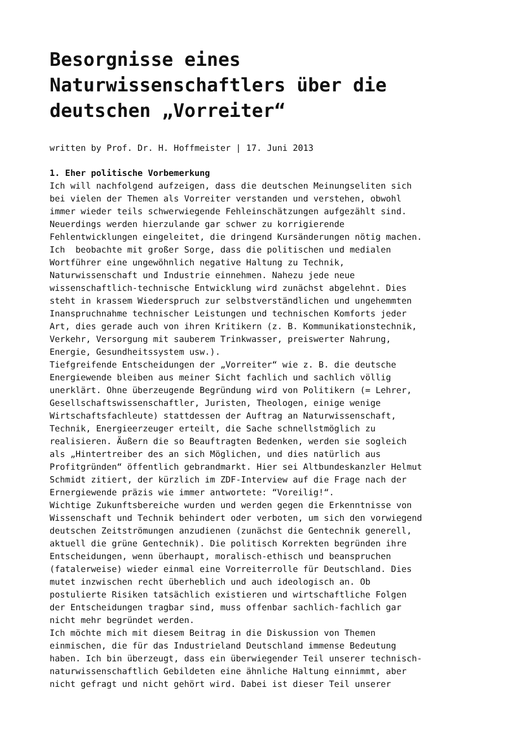Besorgnisse eines Naturwissenschaftlers über die deutschen „Vorreiter“
written by Prof. Dr. H. Hoffmeister | 17. Juni 2013
1. Eher politische Vorbemerkung Ich will nachfolgend aufzeigen, dass die deutschen Meinungseliten sich bei vielen der Themen als Vorreiter verstanden und verstehen, obwohl immer wieder teils schwerwiegende Fehleinschätzungen aufgezählt sind. Neuerdings werden hierzulande gar schwer zu korrigierende Fehlentwicklungen eingeleitet, die dringend Kursänderungen nötig machen. Ich beobachte mit großer Sorge, dass die politischen und medialen Wortführer eine ungewöhnlich negative Haltung zu Technik, Naturwissenschaft und Industrie einnehmen. Nahezu jede neue wissenschaftlich-technische Entwicklung wird zunächst abgelehnt. Dies steht in krassem Wiederspruch zur selbstverständlichen und ungehemmten Inanspruchnahme technischer Leistungen und technischen Komforts jeder Art, dies gerade auch von ihren Kritikern (z. B. Kommunikationstechnik, Verkehr, Versorgung mit sauberem Trinkwasser, preiswerter Nahrung, Energie, Gesundheitssystem usw.). Tiefgreifende Entscheidungen der „Vorreiter“ wie z. B. die deutsche Energiewende bleiben aus meiner Sicht fachlich und sachlich völlig unerklärt. Ohne überzeugende Begründung wird von Politikern (= Lehrer, Gesellschaftswissenschaftler, Juristen, Theologen, einige wenige Wirtschaftsfachleute) stattdessen der Auftrag an Naturwissenschaft, Technik, Energieerzeuger erteilt, die Sache schnellstmöglich zu realisieren. Äußern die so Beauftragten Bedenken, werden sie sogleich als „Hintertreiber des an sich Möglichen, und dies natürlich aus Profitgründen“ öffentlich gebrandmarkt. Hier sei Altbundeskanzler Helmut Schmidt zitiert, der kürzlich im ZDF-Interview auf die Frage nach der Ernergiewende präzis wie immer antwortete: “Voreilig!“. Wichtige Zukunftsbereiche wurden und werden gegen die Erkenntnisse von Wissenschaft und Technik behindert oder verboten, um sich den vorwiegend deutschen Zeitströmungen anzudienen (zunächst die Gentechnik generell, aktuell die grüne Gentechnik). Die politisch Korrekten begründen ihre Entscheidungen, wenn überhaupt, moralisch-ethisch und beanspruchen (fatalerweise) wieder einmal eine Vorreiterrolle für Deutschland. Dies mutet inzwischen recht überheblich und auch ideologisch an. Ob postulierte Risiken tatsächlich existieren und wirtschaftliche Folgen der Entscheidungen tragbar sind, muss offenbar sachlich-fachlich gar nicht mehr begründet werden. Ich möchte mich mit diesem Beitrag in die Diskussion von Themen einmischen, die für das Industrieland Deutschland immense Bedeutung haben. Ich bin überzeugt, dass ein überwiegender Teil unserer technisch- naturwissenschaftlich Gebildeten eine ähnliche Haltung einnimmt, aber nicht gefragt und nicht gehört wird. Dabei ist dieser Teil unserer